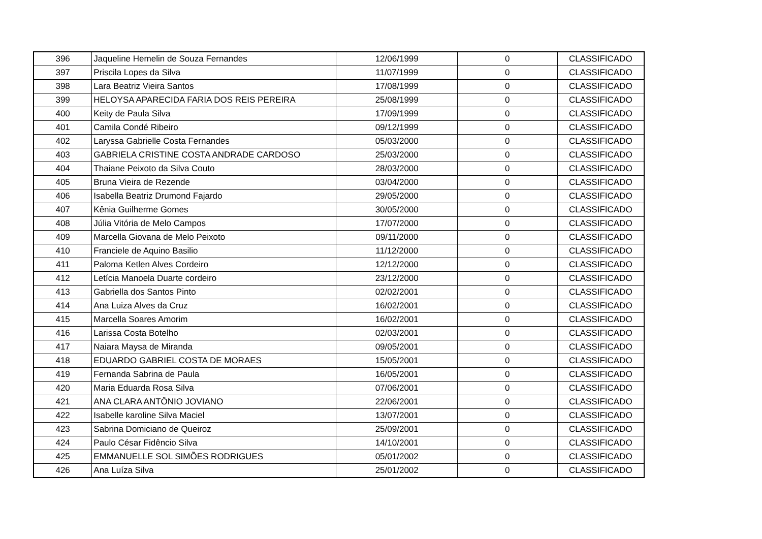| 396 | Jaqueline Hemelin de Souza Fernandes | 12/06/1999 | 0 | CLASSIFICADO |
| 397 | Priscila Lopes da Silva | 11/07/1999 | 0 | CLASSIFICADO |
| 398 | Lara Beatriz Vieira Santos | 17/08/1999 | 0 | CLASSIFICADO |
| 399 | HELOYSA APARECIDA FARIA DOS REIS PEREIRA | 25/08/1999 | 0 | CLASSIFICADO |
| 400 | Keity de Paula Silva | 17/09/1999 | 0 | CLASSIFICADO |
| 401 | Camila Condé Ribeiro | 09/12/1999 | 0 | CLASSIFICADO |
| 402 | Laryssa Gabrielle Costa Fernandes | 05/03/2000 | 0 | CLASSIFICADO |
| 403 | GABRIELA CRISTINE COSTA ANDRADE CARDOSO | 25/03/2000 | 0 | CLASSIFICADO |
| 404 | Thaiane Peixoto da Silva Couto | 28/03/2000 | 0 | CLASSIFICADO |
| 405 | Bruna Vieira de Rezende | 03/04/2000 | 0 | CLASSIFICADO |
| 406 | Isabella Beatriz Drumond Fajardo | 29/05/2000 | 0 | CLASSIFICADO |
| 407 | Kênia Guilherme Gomes | 30/05/2000 | 0 | CLASSIFICADO |
| 408 | Júlia Vitória de Melo Campos | 17/07/2000 | 0 | CLASSIFICADO |
| 409 | Marcella Giovana de Melo Peixoto | 09/11/2000 | 0 | CLASSIFICADO |
| 410 | Franciele de Aquino Basilio | 11/12/2000 | 0 | CLASSIFICADO |
| 411 | Paloma Ketlen Alves Cordeiro | 12/12/2000 | 0 | CLASSIFICADO |
| 412 | Letícia Manoela Duarte cordeiro | 23/12/2000 | 0 | CLASSIFICADO |
| 413 | Gabriella dos Santos Pinto | 02/02/2001 | 0 | CLASSIFICADO |
| 414 | Ana Luiza Alves da Cruz | 16/02/2001 | 0 | CLASSIFICADO |
| 415 | Marcella Soares Amorim | 16/02/2001 | 0 | CLASSIFICADO |
| 416 | Larissa Costa Botelho | 02/03/2001 | 0 | CLASSIFICADO |
| 417 | Naiara Maysa de Miranda | 09/05/2001 | 0 | CLASSIFICADO |
| 418 | EDUARDO GABRIEL COSTA DE MORAES | 15/05/2001 | 0 | CLASSIFICADO |
| 419 | Fernanda Sabrina de Paula | 16/05/2001 | 0 | CLASSIFICADO |
| 420 | Maria Eduarda Rosa Silva | 07/06/2001 | 0 | CLASSIFICADO |
| 421 | ANA CLARA ANTÔNIO JOVIANO | 22/06/2001 | 0 | CLASSIFICADO |
| 422 | Isabelle karoline Silva Maciel | 13/07/2001 | 0 | CLASSIFICADO |
| 423 | Sabrina Domiciano de Queiroz | 25/09/2001 | 0 | CLASSIFICADO |
| 424 | Paulo César Fidêncio Silva | 14/10/2001 | 0 | CLASSIFICADO |
| 425 | EMMANUELLE SOL SIMÕES RODRIGUES | 05/01/2002 | 0 | CLASSIFICADO |
| 426 | Ana Luíza Silva | 25/01/2002 | 0 | CLASSIFICADO |